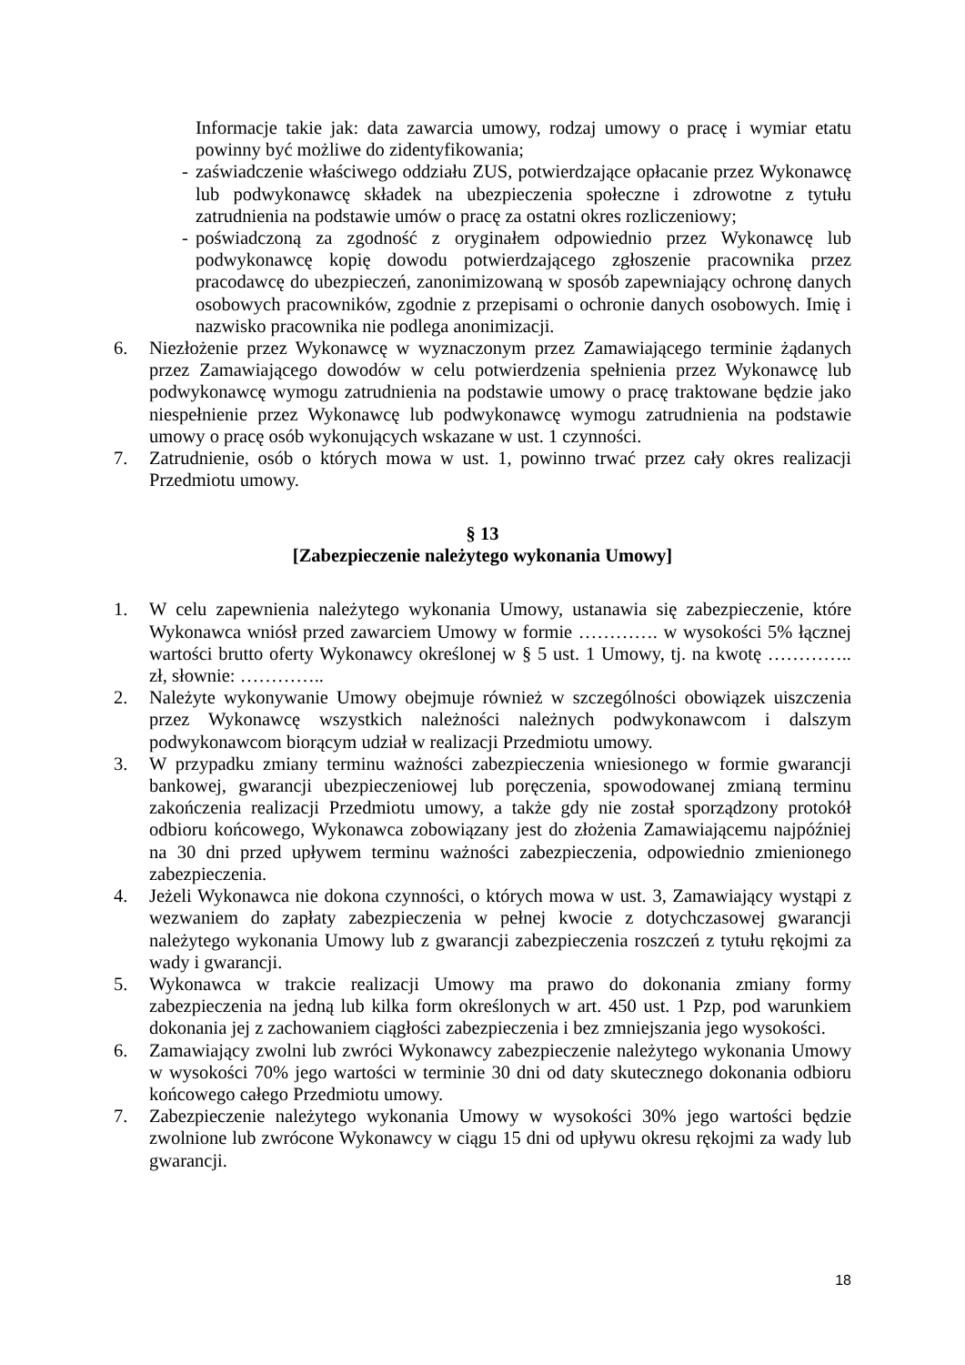Informacje takie jak: data zawarcia umowy, rodzaj umowy o pracę i wymiar etatu powinny być możliwe do zidentyfikowania;
- zaświadczenie właściwego oddziału ZUS, potwierdzające opłacanie przez Wykonawcę lub podwykonawcę składek na ubezpieczenia społeczne i zdrowotne z tytułu zatrudnienia na podstawie umów o pracę za ostatni okres rozliczeniowy;
- poświadczoną za zgodność z oryginałem odpowiednio przez Wykonawcę lub podwykonawcę kopię dowodu potwierdzającego zgłoszenie pracownika przez pracodawcę do ubezpieczeń, zanonimizowaną w sposób zapewniający ochronę danych osobowych pracowników, zgodnie z przepisami o ochronie danych osobowych. Imię i nazwisko pracownika nie podlega anonimizacji.
6. Niezłożenie przez Wykonawcę w wyznaczonym przez Zamawiającego terminie żądanych przez Zamawiającego dowodów w celu potwierdzenia spełnienia przez Wykonawcę lub podwykonawcę wymogu zatrudnienia na podstawie umowy o pracę traktowane będzie jako niespełnienie przez Wykonawcę lub podwykonawcę wymogu zatrudnienia na podstawie umowy o pracę osób wykonujących wskazane w ust. 1 czynności.
7. Zatrudnienie, osób o których mowa w ust. 1, powinno trwać przez cały okres realizacji Przedmiotu umowy.
§ 13
[Zabezpieczenie należytego wykonania Umowy]
1. W celu zapewnienia należytego wykonania Umowy, ustanawia się zabezpieczenie, które Wykonawca wniósł przed zawarciem Umowy w formie …………. w wysokości 5% łącznej wartości brutto oferty Wykonawcy określonej w § 5 ust. 1 Umowy, tj. na kwotę ………….. zł, słownie: …………..
2. Należyte wykonywanie Umowy obejmuje również w szczególności obowiązek uiszczenia przez Wykonawcę wszystkich należności należnych podwykonawcom i dalszym podwykonawcom biorącym udział w realizacji Przedmiotu umowy.
3. W przypadku zmiany terminu ważności zabezpieczenia wniesionego w formie gwarancji bankowej, gwarancji ubezpieczeniowej lub poręczenia, spowodowanej zmianą terminu zakończenia realizacji Przedmiotu umowy, a także gdy nie został sporządzony protokół odbioru końcowego, Wykonawca zobowiązany jest do złożenia Zamawiającemu najpóźniej na 30 dni przed upływem terminu ważności zabezpieczenia, odpowiednio zmienionego zabezpieczenia.
4. Jeżeli Wykonawca nie dokona czynności, o których mowa w ust. 3, Zamawiający wystąpi z wezwaniem do zapłaty zabezpieczenia w pełnej kwocie z dotychczasowej gwarancji należytego wykonania Umowy lub z gwarancji zabezpieczenia roszczeń z tytułu rękojmi za wady i gwarancji.
5. Wykonawca w trakcie realizacji Umowy ma prawo do dokonania zmiany formy zabezpieczenia na jedną lub kilka form określonych w art. 450 ust. 1 Pzp, pod warunkiem dokonania jej z zachowaniem ciągłości zabezpieczenia i bez zmniejszania jego wysokości.
6. Zamawiający zwolni lub zwróci Wykonawcy zabezpieczenie należytego wykonania Umowy w wysokości 70% jego wartości w terminie 30 dni od daty skutecznego dokonania odbioru końcowego całego Przedmiotu umowy.
7. Zabezpieczenie należytego wykonania Umowy w wysokości 30% jego wartości będzie zwolnione lub zwrócone Wykonawcy w ciągu 15 dni od upływu okresu rękojmi za wady lub gwarancji.
18